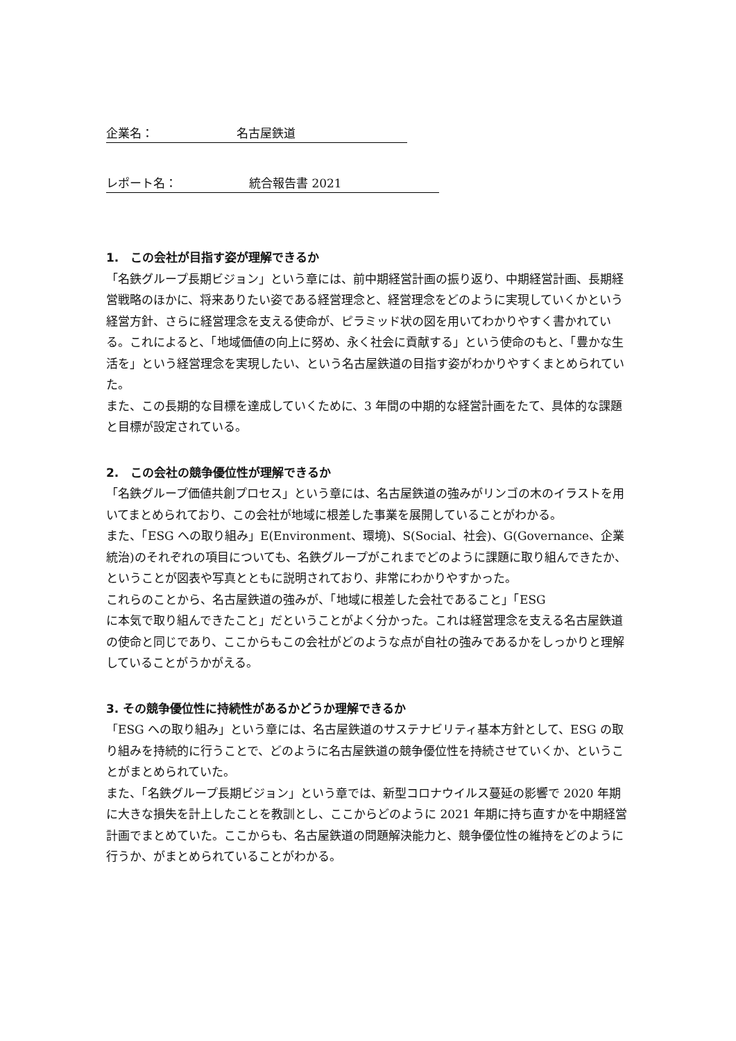企業名： 名古屋鉄道
レポート名： 統合報告書 2021
1.　この会社が目指す姿が理解できるか
「名鉄グループ長期ビジョン」という章には、前中期経営計画の振り返り、中期経営計画、長期経営戦略のほかに、将来ありたい姿である経営理念と、経営理念をどのように実現していくかという経営方針、さらに経営理念を支える使命が、ピラミッド状の図を用いてわかりやすく書かれている。これによると、「地域価値の向上に努め、永く社会に貢献する」という使命のもと、「豊かな生活を」という経営理念を実現したい、という名古屋鉄道の目指す姿がわかりやすくまとめられていた。
また、この長期的な目標を達成していくために、3 年間の中期的な経営計画をたて、具体的な課題と目標が設定されている。
2.　この会社の競争優位性が理解できるか
「名鉄グループ価値共創プロセス」という章には、名古屋鉄道の強みがリンゴの木のイラストを用いてまとめられており、この会社が地域に根差した事業を展開していることがわかる。
また、「ESG への取り組み」E(Environment、環境)、S(Social、社会)、G(Governance、企業統治)のそれぞれの項目についても、名鉄グループがこれまでどのように課題に取り組んできたか、ということが図表や写真とともに説明されており、非常にわかりやすかった。
これらのことから、名古屋鉄道の強みが、「地域に根差した会社であること」「ESG
に本気で取り組んできたこと」だということがよく分かった。これは経営理念を支える名古屋鉄道の使命と同じであり、ここからもこの会社がどのような点が自社の強みであるかをしっかりと理解していることがうかがえる。
3. その競争優位性に持続性があるかどうか理解できるか
「ESG への取り組み」という章には、名古屋鉄道のサステナビリティ基本方針として、ESG の取り組みを持続的に行うことで、どのように名古屋鉄道の競争優位性を持続させていくか、ということがまとめられていた。
また、「名鉄グループ長期ビジョン」という章では、新型コロナウイルス蔓延の影響で 2020 年期に大きな損失を計上したことを教訓とし、ここからどのように 2021 年期に持ち直すかを中期経営計画でまとめていた。ここからも、名古屋鉄道の問題解決能力と、競争優位性の維持をどのように行うか、がまとめられていることがわかる。